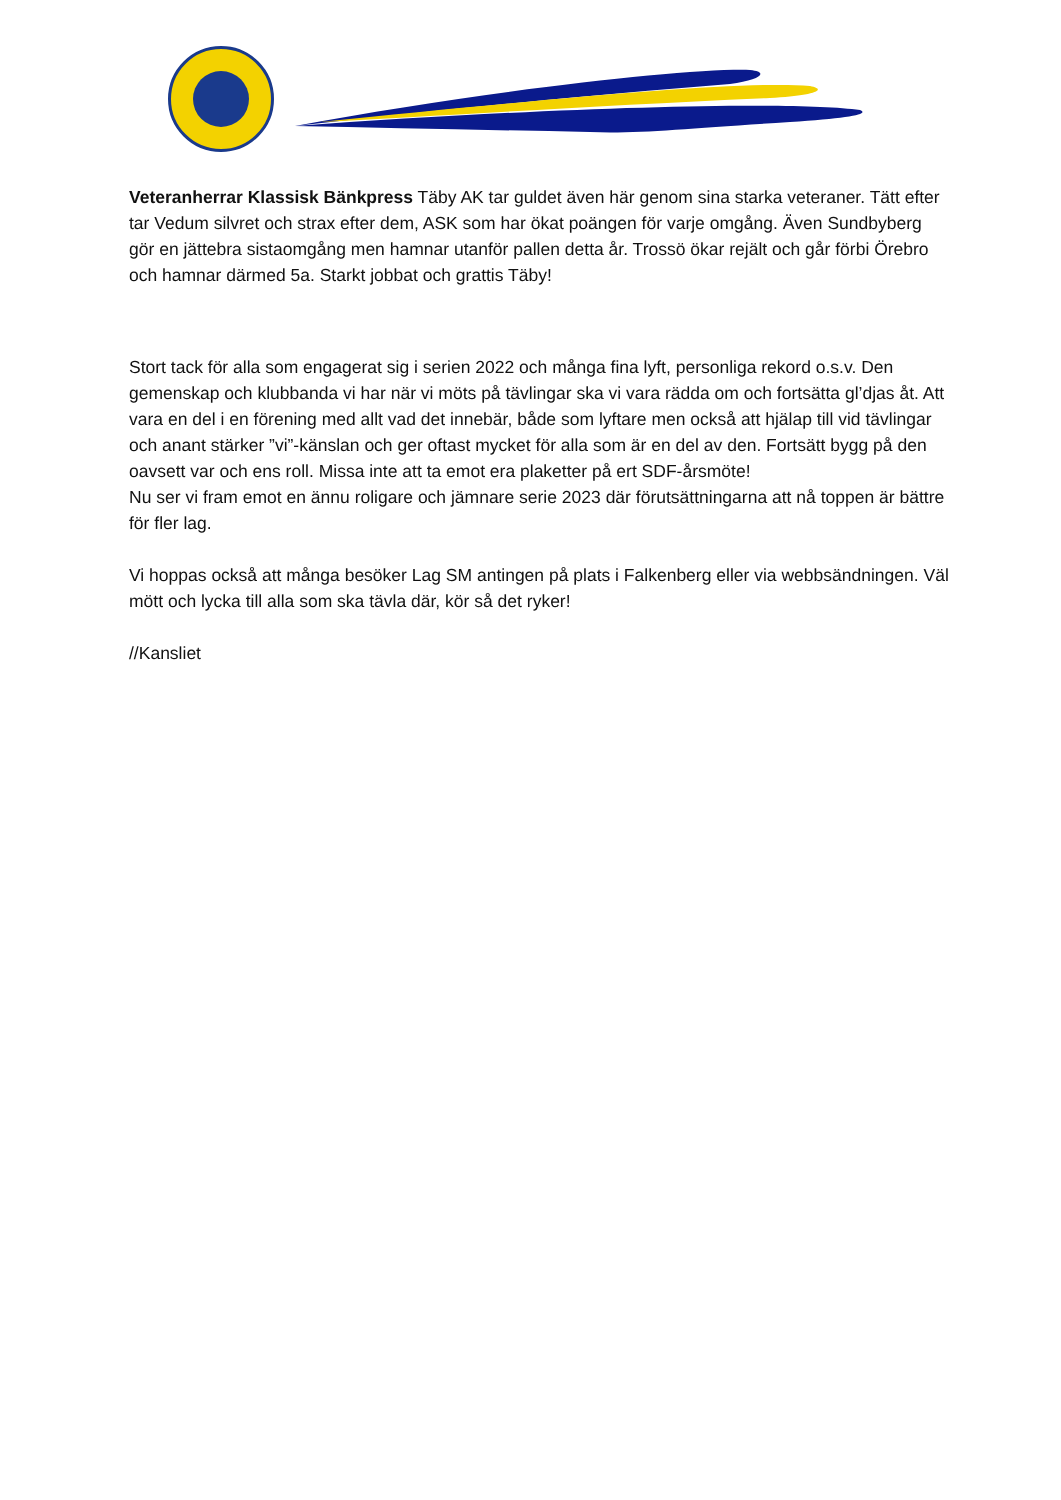Veteranherrar Klassisk Bänkpress Täby AK tar guldet även här genom sina starka veteraner. Tätt efter tar Vedum silvret och strax efter dem, ASK som har ökat poängen för varje omgång. Även Sundbyberg gör en jättebra sistaomgång men hamnar utanför pallen detta år. Trossö ökar rejält och går förbi Örebro och hamnar därmed 5a. Starkt jobbat och grattis Täby!
Stort tack för alla som engagerat sig i serien 2022 och många fina lyft, personliga rekord o.s.v. Den gemenskap och klubbanda vi har när vi möts på tävlingar ska vi vara rädda om och fortsätta gl’djas åt. Att vara en del i en förening med allt vad det innebär, både som lyftare men också att hjälap till vid tävlingar och anant stärker ”vi”-känslan och ger oftast mycket för alla som är en del av den. Fortsätt bygg på den oavsett var och ens roll. Missa inte att ta emot era plaketter på ert SDF-årsmöte!
Nu ser vi fram emot en ännu roligare och jämnare serie 2023 där förutsättningarna att nå toppen är bättre för fler lag.
Vi hoppas också att många besöker Lag SM antingen på plats i Falkenberg eller via webbsändningen. Väl mött och lycka till alla som ska tävla där, kör så det ryker!
//Kansliet